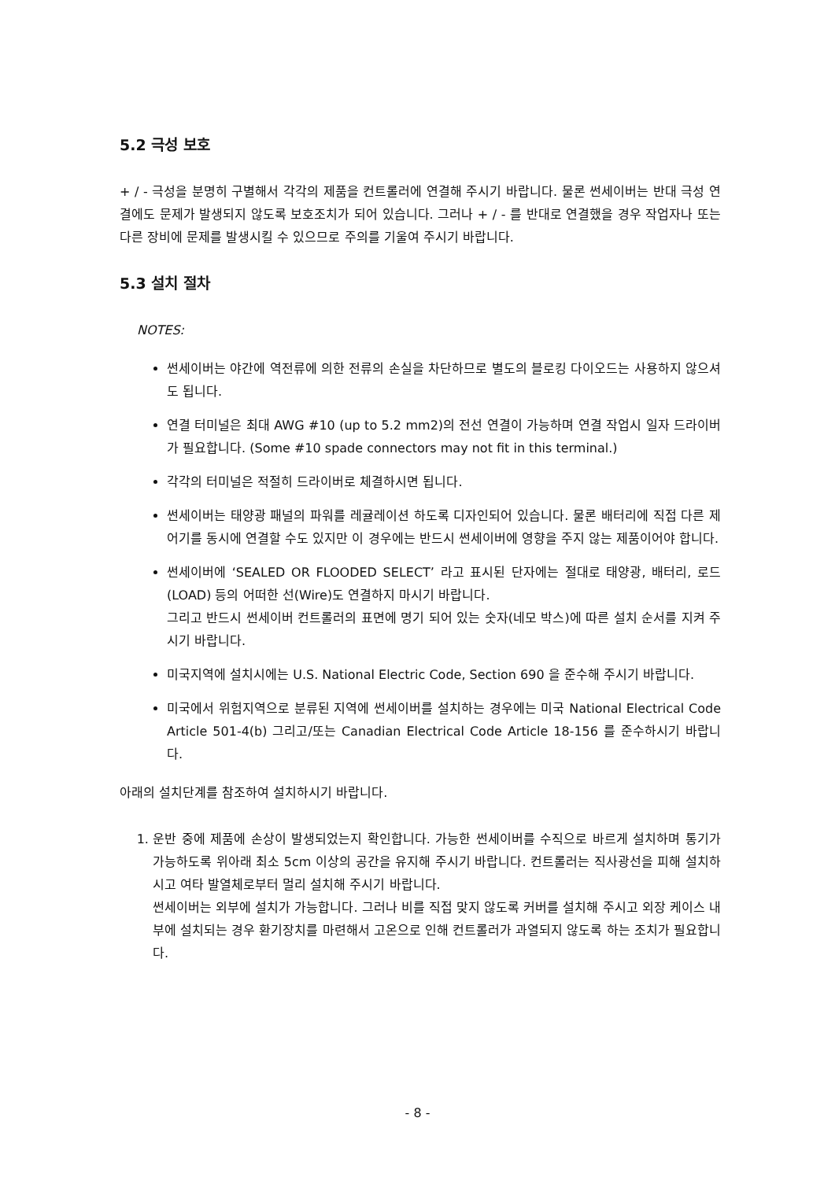5.2 극성 보호
+ / - 극성을 분명히 구별해서 각각의 제품을 컨트롤러에 연결해 주시기 바랍니다. 물론 썬세이버는 반대 극성 연결에도 문제가 발생되지 않도록 보호조치가 되어 있습니다. 그러나 + / - 를 반대로 연결했을 경우 작업자나 또는 다른 장비에 문제를 발생시킬 수 있으므로 주의를 기울여 주시기 바랍니다.
5.3 설치 절차
NOTES:
썬세이버는 야간에 역전류에 의한 전류의 손실을 차단하므로 별도의 블로킹 다이오드는 사용하지 않으셔도 됩니다.
연결 터미널은 최대 AWG #10 (up to 5.2 mm2)의 전선 연결이 가능하며 연결 작업시 일자 드라이버가 필요합니다. (Some #10 spade connectors may not fit in this terminal.)
각각의 터미널은 적절히 드라이버로 체결하시면 됩니다.
썬세이버는 태양광 패널의 파워를 레귤레이션 하도록 디자인되어 있습니다. 물론 배터리에 직접 다른 제어기를 동시에 연결할 수도 있지만 이 경우에는 반드시 썬세이버에 영향을 주지 않는 제품이어야 합니다.
썬세이버에 ‘SEALED OR FLOODED SELECT’ 라고 표시된 단자에는 절대로 태양광, 배터리, 로드(LOAD) 등의 어떠한 선(Wire)도 연결하지 마시기 바랍니다.
그리고 반드시 썬세이버 컨트롤러의 표면에 명기 되어 있는 숫자(네모 박스)에 따른 설치 순서를 지켜 주시기 바랍니다.
미국지역에 설치시에는 U.S. National Electric Code, Section 690 을 준수해 주시기 바랍니다.
미국에서 위험지역으로 분류된 지역에 썬세이버를 설치하는 경우에는 미국 National Electrical Code Article 501-4(b) 그리고/또는 Canadian Electrical Code Article 18-156 를 준수하시기 바랍니다.
아래의 설치단계를 참조하여 설치하시기 바랍니다.
1. 운반 중에 제품에 손상이 발생되었는지 확인합니다. 가능한 썬세이버를 수직으로 바르게 설치하며 통기가 가능하도록 위아래 최소 5cm 이상의 공간을 유지해 주시기 바랍니다. 컨트롤러는 직사광선을 피해 설치하시고 여타 발열체로부터 멀리 설치해 주시기 바랍니다.
썬세이버는 외부에 설치가 가능합니다. 그러나 비를 직접 맞지 않도록 커버를 설치해 주시고 외장 케이스 내부에 설치되는 경우 환기장치를 마련해서 고온으로 인해 컨트롤러가 과열되지 않도록 하는 조치가 필요합니다.
- 8 -